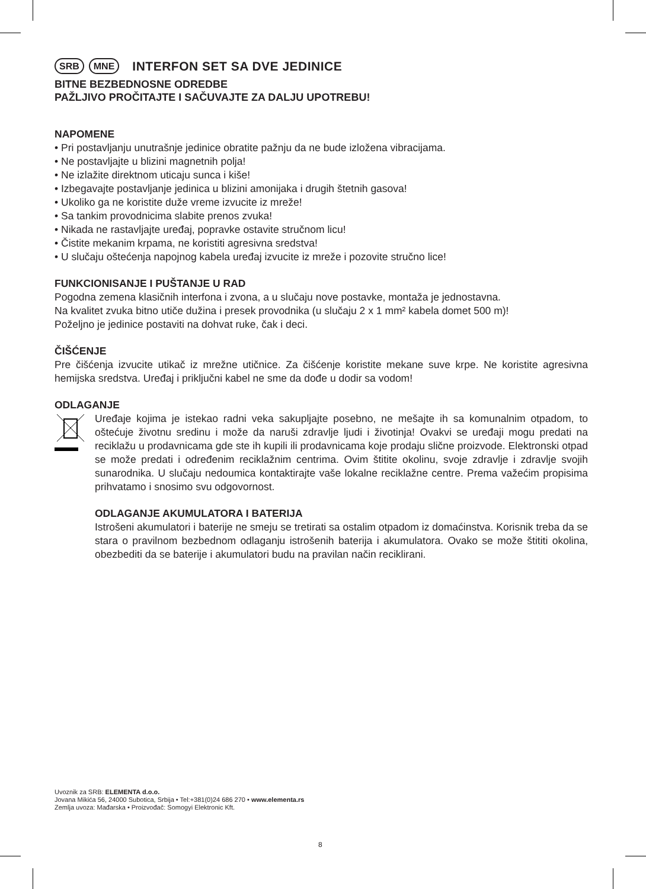SRB MNE
INTERFON SET SA DVE JEDINICE
BITNE BEZBEDNOSNE ODREDBE
PAŽLJIVO PROČITAJTE I SAČUVAJTE ZA DALJU UPOTREBU!
NAPOMENE
• Pri postavljanju unutrašnje jedinice obratite pažnju da ne bude izložena vibracijama.
• Ne postavljajte u blizini magnetnih polja!
• Ne izlažite direktnom uticaju sunca i kiše!
• Izbegavajte postavljanje jedinica u blizini amonijaka i drugih štetnih gasova!
• Ukoliko ga ne koristite duže vreme izvucite iz mreže!
• Sa tankim provodnicima slabite prenos zvuka!
• Nikada ne rastavljajte uređaj, popravke ostavite stručnom licu!
• Čistite mekanim krpama, ne koristiti agresivna sredstva!
• U slučaju oštećenja napojnog kabela uređaj izvucite iz mreže i pozovite stručno lice!
FUNKCIONISANJE I PUŠTANJE U RAD
Pogodna zemena klasičnih interfona i zvona, a u slučaju nove postavke, montaža je jednostavna.
Na kvalitet zvuka bitno utiče dužina i presek provodnika (u slučaju 2 x 1 mm² kabela domet 500 m)!
Poželjno je jedinice postaviti na dohvat ruke, čak i deci.
ČIŠĆENJE
Pre čišćenja izvucite utikač iz mrežne utičnice. Za čišćenje koristite mekane suve krpe. Ne koristite agresivna hemijska sredstva. Uređaj i priključni kabel ne sme da dođe u dodir sa vodom!
ODLAGANJE
Uređaje kojima je istekao radni veka sakupljajte posebno, ne mešajte ih sa komunalnim otpadom, to oštećuje životnu sredinu i može da naruši zdravlje ljudi i životinja! Ovakvi se uređaji mogu predati na reciklažu u prodavnicama gde ste ih kupili ili prodavnicama koje prodaju slične proizvode. Elektronski otpad se može predati i određenim reciklažnim centrima. Ovim štitite okolinu, svoje zdravlje i zdravlje svojih sunarodnika. U slučaju nedoumica kontaktirajte vaše lokalne reciklažne centre. Prema važećim propisima prihvatamo i snosimo svu odgovornost.
ODLAGANJE AKUMULATORA I BATERIJA
Istrošeni akumulatori i baterije ne smeju se tretirati sa ostalim otpadom iz domaćinstva. Korisnik treba da se stara o pravilnom bezbednom odlaganju istrošenih baterija i akumulatora. Ovako se može štititi okolina, obezbediti da se baterije i akumulatori budu na pravilan način reciklirani.
Uvoznik za SRB: ELEMENTA d.o.o.
Jovana Mikića 56, 24000 Subotica, Srbija • Tel:+381(0)24 686 270 • www.elementa.rs
Zemlja uvoza: Mađarska • Proizvođač: Somogyi Elektronic Kft.
8